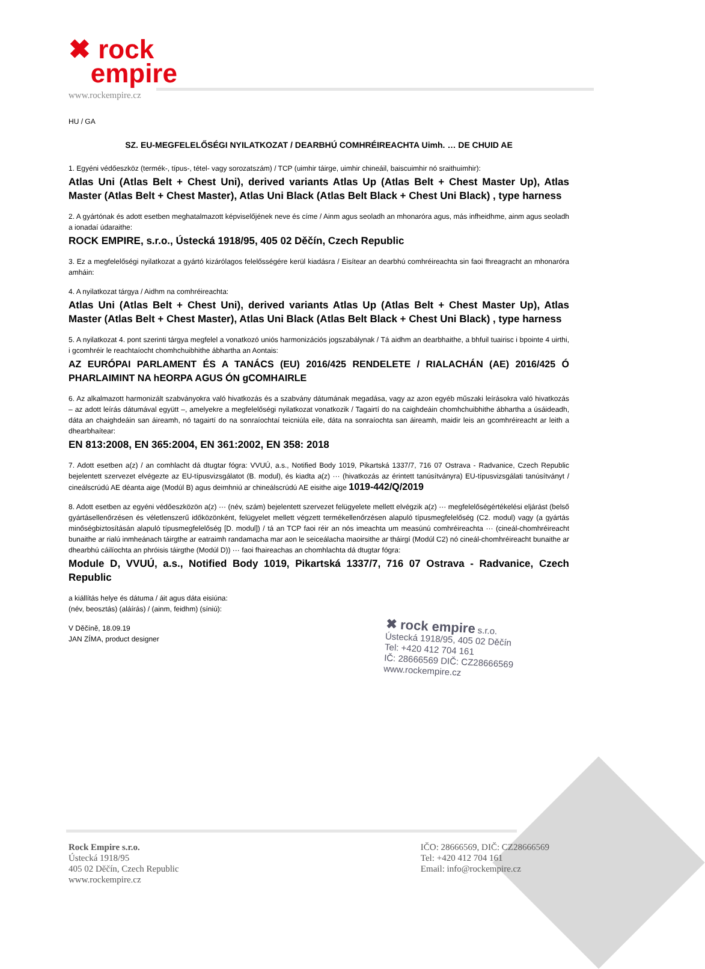✖ rock
empire
www.rockempire.cz
HU / GA
SZ. EU-MEGFELELŐSÉGI NYILATKOZAT / DEARBHÚ COMHRÉIREACHTA Uimh. … DE CHUID AE
1. Egyéni védőeszköz (termék-, típus-, tétel- vagy sorozatszám) / TCP (uimhir táirge, uimhir chineáil, baiscuimhir nó sraithuimhir):
Atlas Uni (Atlas Belt + Chest Uni), derived variants Atlas Up (Atlas Belt + Chest Master Up), Atlas Master (Atlas Belt + Chest Master), Atlas Uni Black (Atlas Belt Black + Chest Uni Black) , type harness
2. A gyártónak és adott esetben meghatalmazott képviselőjének neve és címe / Ainm agus seoladh an mhonaróra agus, más infheidhme, ainm agus seoladh a ionadaí údaraithe:
ROCK EMPIRE, s.r.o., Ústecká 1918/95, 405 02 Děčín, Czech Republic
3. Ez a megfelelőségi nyilatkozat a gyártó kizárólagos felelősségére kerül kiadásra / Eisítear an dearbhú comhréireachta sin faoi fhreagracht an mhonaróra amháin:
4. A nyilatkozat tárgya / Aidhm na comhréireachta:
Atlas Uni (Atlas Belt + Chest Uni), derived variants Atlas Up (Atlas Belt + Chest Master Up), Atlas Master (Atlas Belt + Chest Master), Atlas Uni Black (Atlas Belt Black + Chest Uni Black) , type harness
5. A nyilatkozat 4. pont szerinti tárgya megfelel a vonatkozó uniós harmonizációs jogszabálynak / Tá aidhm an dearbhaithe, a bhfuil tuairisc i bpointe 4 uirthi, i gcomhréir le reachtaíocht chomhchuibhithe ábhartha an Aontais:
AZ EURÓPAI PARLAMENT ÉS A TANÁCS (EU) 2016/425 RENDELETE / RIALACHÁN (AE) 2016/425 Ó PHARLAIMINT NA hEORPA AGUS ÓN gCOMHAIRLE
6. Az alkalmazott harmonizált szabványokra való hivatkozás és a szabvány dátumának megadása, vagy az azon egyéb műszaki leírásokra való hivatkozás – az adott leírás dátumával együtt –, amelyekre a megfelelőségi nyilatkozat vonatkozik / Tagairtí do na caighdeáin chomhchuibhithe ábhartha a úsáideadh, dáta an chaighdeáin san áireamh, nó tagairtí do na sonraíochtaí teicniúla eile, dáta na sonraíochta san áireamh, maidir leis an gcomhréireacht ar leith a dhearbhaítear:
EN 813:2008, EN 365:2004, EN 361:2002, EN 358: 2018
7. Adott esetben a(z) / an comhlacht dá dtugtar fógra: VVUÚ, a.s., Notified Body 1019, Pikartská 1337/7, 716 07 Ostrava - Radvanice, Czech Republic bejelentett szervezet elvégezte az EU-típusvizsgálatot (B. modul), és kiadta a(z) ··· (hivatkozás az érintett tanúsítványra) EU-típusvizsgálati tanúsítványt / cineálscrúdú AE déanta aige (Modúl B) agus deimhniú ar chineálscrúdú AE eisithe aige 1019-442/Q/2019
8. Adott esetben az egyéni védőeszközön a(z) ··· (név, szám) bejelentett szervezet felügyelete mellett elvégzik a(z) ··· megfelelőségértékelési eljárást (belső gyártásellenőrzésen és véletlenszerű időközönként, felügyelet mellett végzett termékellenőrzésen alapuló típusmegfelelőség (C2. modul) vagy (a gyártás minőségbiztosításán alapuló típusmegfelelőség [D. modul]) / tá an TCP faoi réir an nós imeachta um measúnú comhréireachta ··· (cineál-chomhréireacht bunaithe ar rialú inmheánach táirgthe ar eatraimh randamacha mar aon le seiceálacha maoirsithe ar tháirgí (Modúl C2) nó cineál-chomhréireacht bunaithe ar dhearbhú cáilíochta an phróisis táirgthe (Modúl D)) ··· faoi fhaireachas an chomhlachta dá dtugtar fógra:
Module D, VVUÚ, a.s., Notified Body 1019, Pikartská 1337/7, 716 07 Ostrava - Radvanice, Czech Republic
a kiállítás helye és dátuma / áit agus dáta eisiúna:
(név, beosztás) (aláírás) / (ainm, feidhm) (síniú):
V Děčíně, 18.09.19
JAN ZÍMA, product designer
✖ rock empire s.r.o.
Ústecká 1918/95, 405 02 Děčín
Tel: +420 412 704 161
IČ: 28666569 DIČ: CZ28666569
www.rockempire.cz
Rock Empire s.r.o.
Ústecká 1918/95
405 02 Děčín, Czech Republic
www.rockempire.cz
IČO: 28666569, DIČ: CZ28666569
Tel: +420 412 704 161
Email: info@rockempire.cz